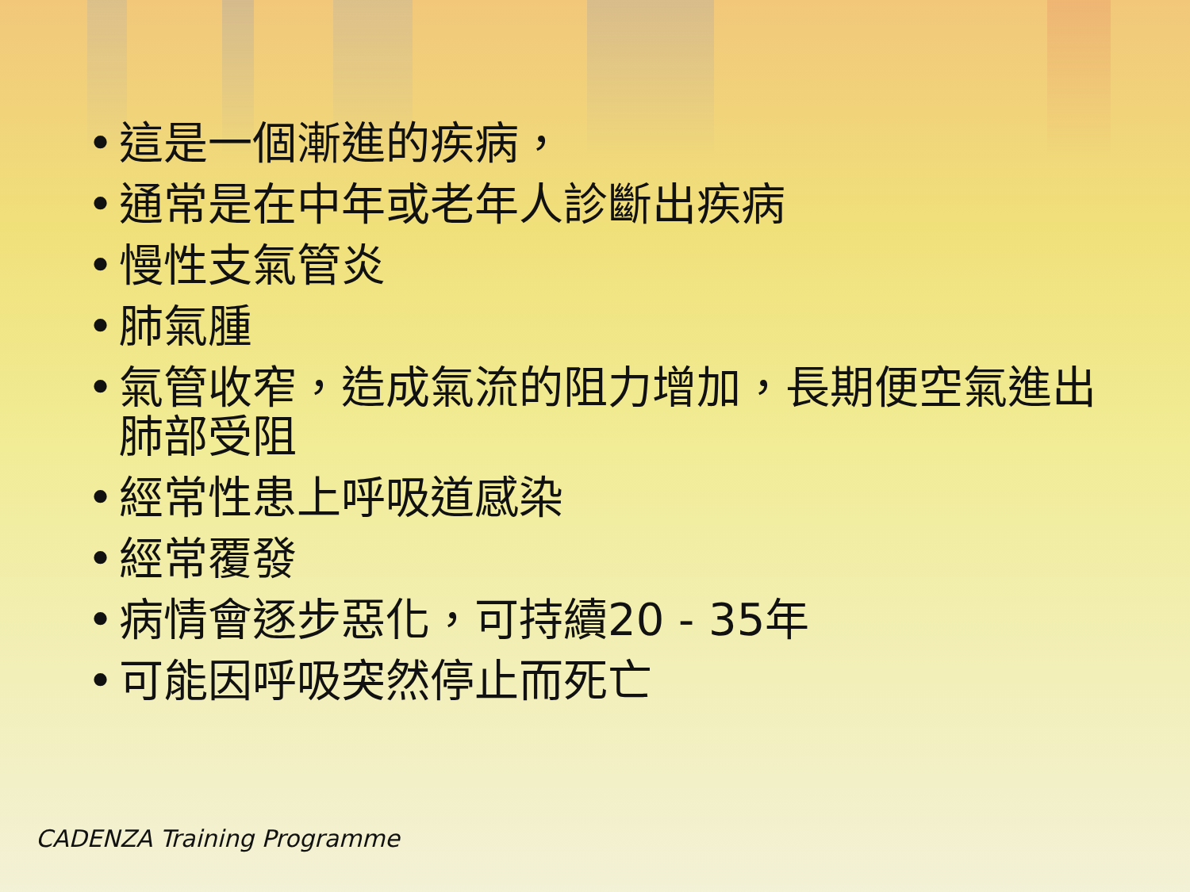• 這是一個漸進的疾病，
• 通常是在中年或老年人診斷出疾病
• 慢性支氣管炎
• 肺氣腫
• 氣管收窄，造成氣流的阻力增加，長期便空氣進出肺部受阻
• 經常性患上呼吸道感染
• 經常覆發
• 病情會逐步惡化，可持續20 - 35年
• 可能因呼吸突然停止而死亡
CADENZA Training Programme